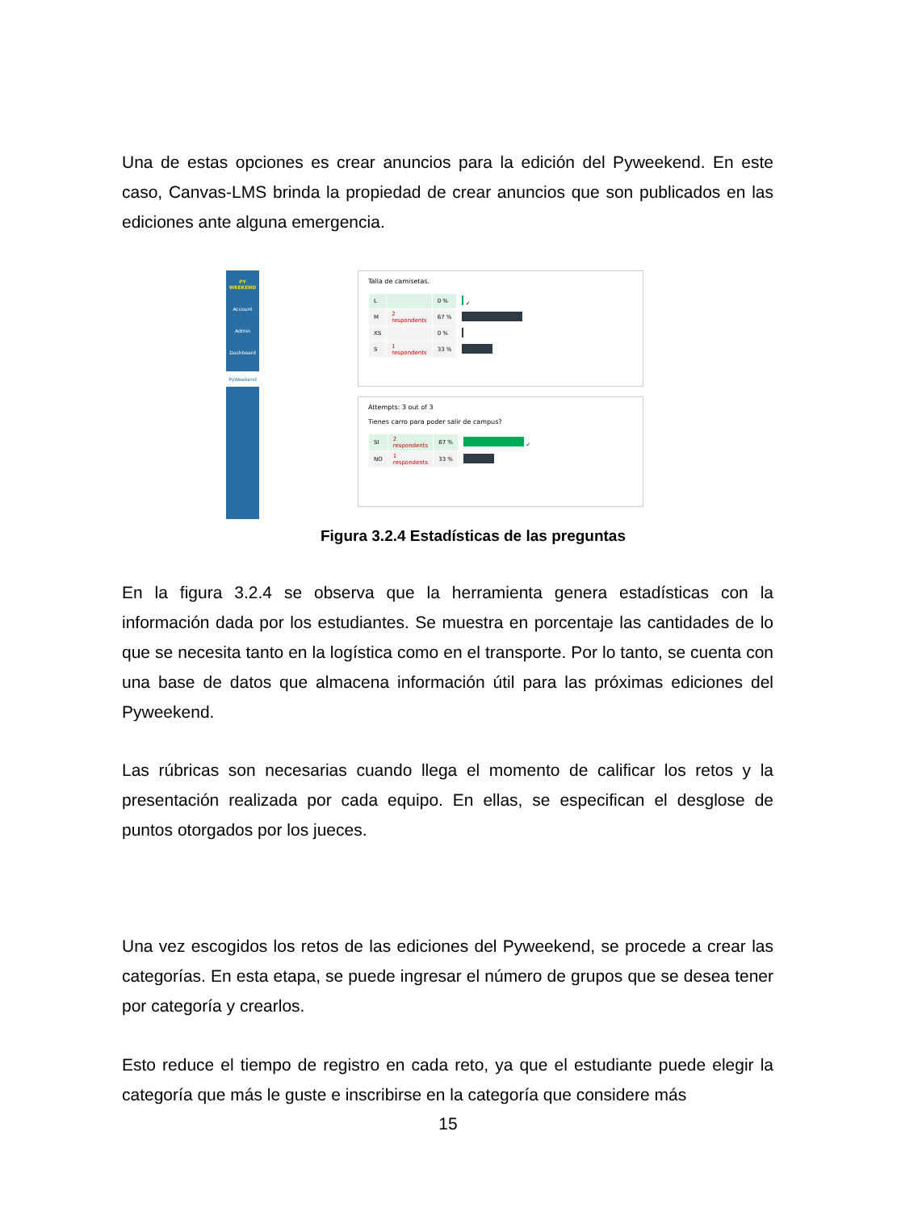Una de estas opciones es crear anuncios para la edición del Pyweekend. En este caso, Canvas-LMS brinda la propiedad de crear anuncios que son publicados en las ediciones ante alguna emergencia.
PY
WEEKEND
Account
Admin
Dashboard
PyWeekend
Talla de camisetas.
| L | | 0 % | ✓ |
| M | 2 respondents | 67 % | |
| XS | | 0 % | |
| S | 1 respondents | 33 % | |
Attempts: 3 out of 3
Tienes carro para poder salir de campus?
| SI | 2 respondents | 67 % | ✓ |
| NO | 1 respondents | 33 % | |
Figura 3.2.4 Estadísticas de las preguntas
En la figura 3.2.4 se observa que la herramienta genera estadísticas con la información dada por los estudiantes. Se muestra en porcentaje las cantidades de lo que se necesita tanto en la logística como en el transporte. Por lo tanto, se cuenta con una base de datos que almacena información útil para las próximas ediciones del Pyweekend.
Las rúbricas son necesarias cuando llega el momento de calificar los retos y la presentación realizada por cada equipo. En ellas, se especifican el desglose de puntos otorgados por los jueces.
Una vez escogidos los retos de las ediciones del Pyweekend, se procede a crear las categorías. En esta etapa, se puede ingresar el número de grupos que se desea tener por categoría y crearlos.
Esto reduce el tiempo de registro en cada reto, ya que el estudiante puede elegir la categoría que más le guste e inscribirse en la categoría que considere más
15